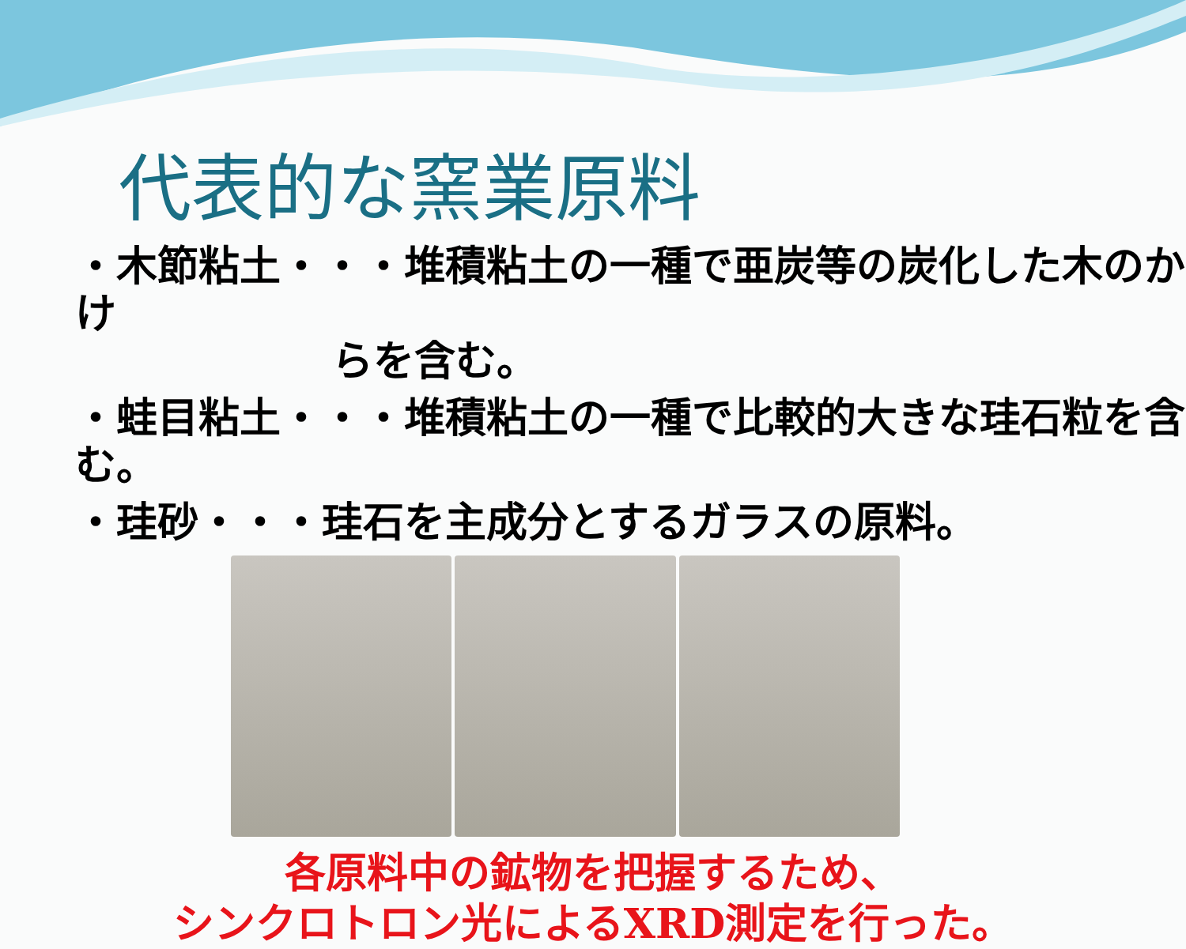代表的な窯業原料
・木節粘土・・・堆積粘土の一種で亜炭等の炭化した木のかけ
らを含む。
・蛙目粘土・・・堆積粘土の一種で比較的大きな珪石粒を含む。
・珪砂・・・珪石を主成分とするガラスの原料。
各原料中の鉱物を把握するため、
シンクロトロン光によるXRD測定を行った。